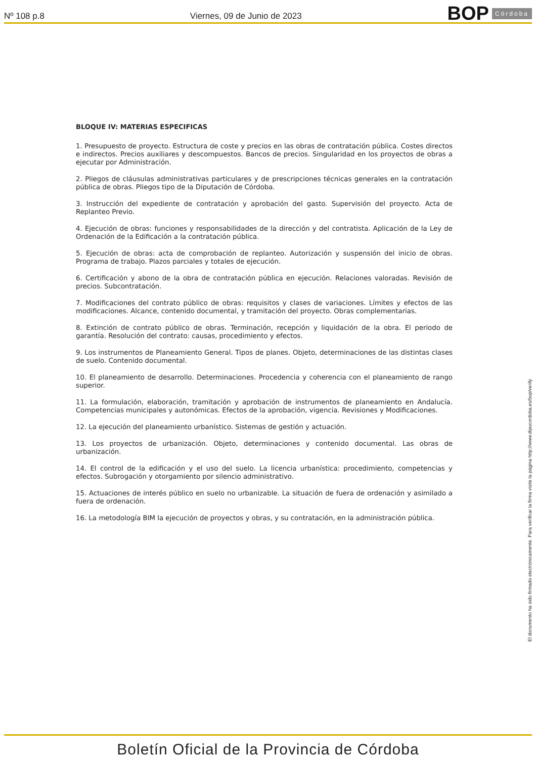Nº 108 p.8
Viernes, 09 de Junio de 2023
BOP Córdoba
BLOQUE IV: MATERIAS ESPECIFICAS
1. Presupuesto de proyecto. Estructura de coste y precios en las obras de contratación pública. Costes directos e indirectos. Precios auxiliares y descompuestos. Bancos de precios. Singularidad en los proyectos de obras a ejecutar por Administración.
2. Pliegos de cláusulas administrativas particulares y de prescripciones técnicas generales en la contratación pública de obras. Pliegos tipo de la Diputación de Córdoba.
3. Instrucción del expediente de contratación y aprobación del gasto. Supervisión del proyecto. Acta de Replanteo Previo.
4. Ejecución de obras: funciones y responsabilidades de la dirección y del contratista. Aplicación de la Ley de Ordenación de la Edificación a la contratación pública.
5. Ejecución de obras: acta de comprobación de replanteo. Autorización y suspensión del inicio de obras. Programa de trabajo. Plazos parciales y totales de ejecución.
6. Certificación y abono de la obra de contratación pública en ejecución. Relaciones valoradas. Revisión de precios. Subcontratación.
7. Modificaciones del contrato público de obras: requisitos y clases de variaciones. Límites y efectos de las modificaciones. Alcance, contenido documental, y tramitación del proyecto. Obras complementarias.
8. Extinción de contrato público de obras. Terminación, recepción y liquidación de la obra. El periodo de garantía. Resolución del contrato: causas, procedimiento y efectos.
9. Los instrumentos de Planeamiento General. Tipos de planes. Objeto, determinaciones de las distintas clases de suelo. Contenido documental.
10. El planeamiento de desarrollo. Determinaciones. Procedencia y coherencia con el planeamiento de rango superior.
11. La formulación, elaboración, tramitación y aprobación de instrumentos de planeamiento en Andalucía. Competencias municipales y autonómicas. Efectos de la aprobación, vigencia. Revisiones y Modificaciones.
12. La ejecución del planeamiento urbanístico. Sistemas de gestión y actuación.
13. Los proyectos de urbanización. Objeto, determinaciones y contenido documental. Las obras de urbanización.
14. El control de la edificación y el uso del suelo. La licencia urbanística: procedimiento, competencias y efectos. Subrogación y otorgamiento por silencio administrativo.
15. Actuaciones de interés público en suelo no urbanizable. La situación de fuera de ordenación y asimilado a fuera de ordenación.
16. La metodología BIM la ejecución de proyectos y obras, y su contratación, en la administración pública.
El documento ha sido firmado electrónicamente. Para verificar la firma visite la página http://www.dipucordoba.es/bop/verify
Boletín Oficial de la Provincia de Córdoba